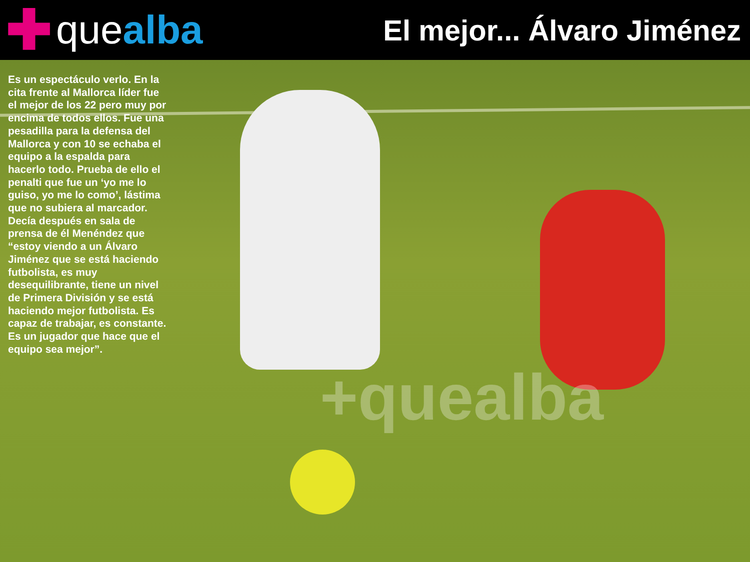✚ que alba
El mejor... Álvaro Jiménez
+quealba
Es un espectáculo verlo. En la cita frente al Mallorca líder fue el mejor de los 22 pero muy por encima de todos ellos. Fue una pesadilla para la defensa del Mallorca y con 10 se echaba el equipo a la espalda para hacerlo todo. Prueba de ello el penalti que fue un ‘yo me lo guiso, yo me lo como’, lástima que no subiera al marcador. Decía después en sala de prensa de él Menéndez que “estoy viendo a un Álvaro Jiménez que se está haciendo futbolista, es muy desequilibrante, tiene un nivel de Primera División y se está haciendo mejor futbolista. Es capaz de trabajar, es constante. Es un jugador que hace que el equipo sea mejor”.